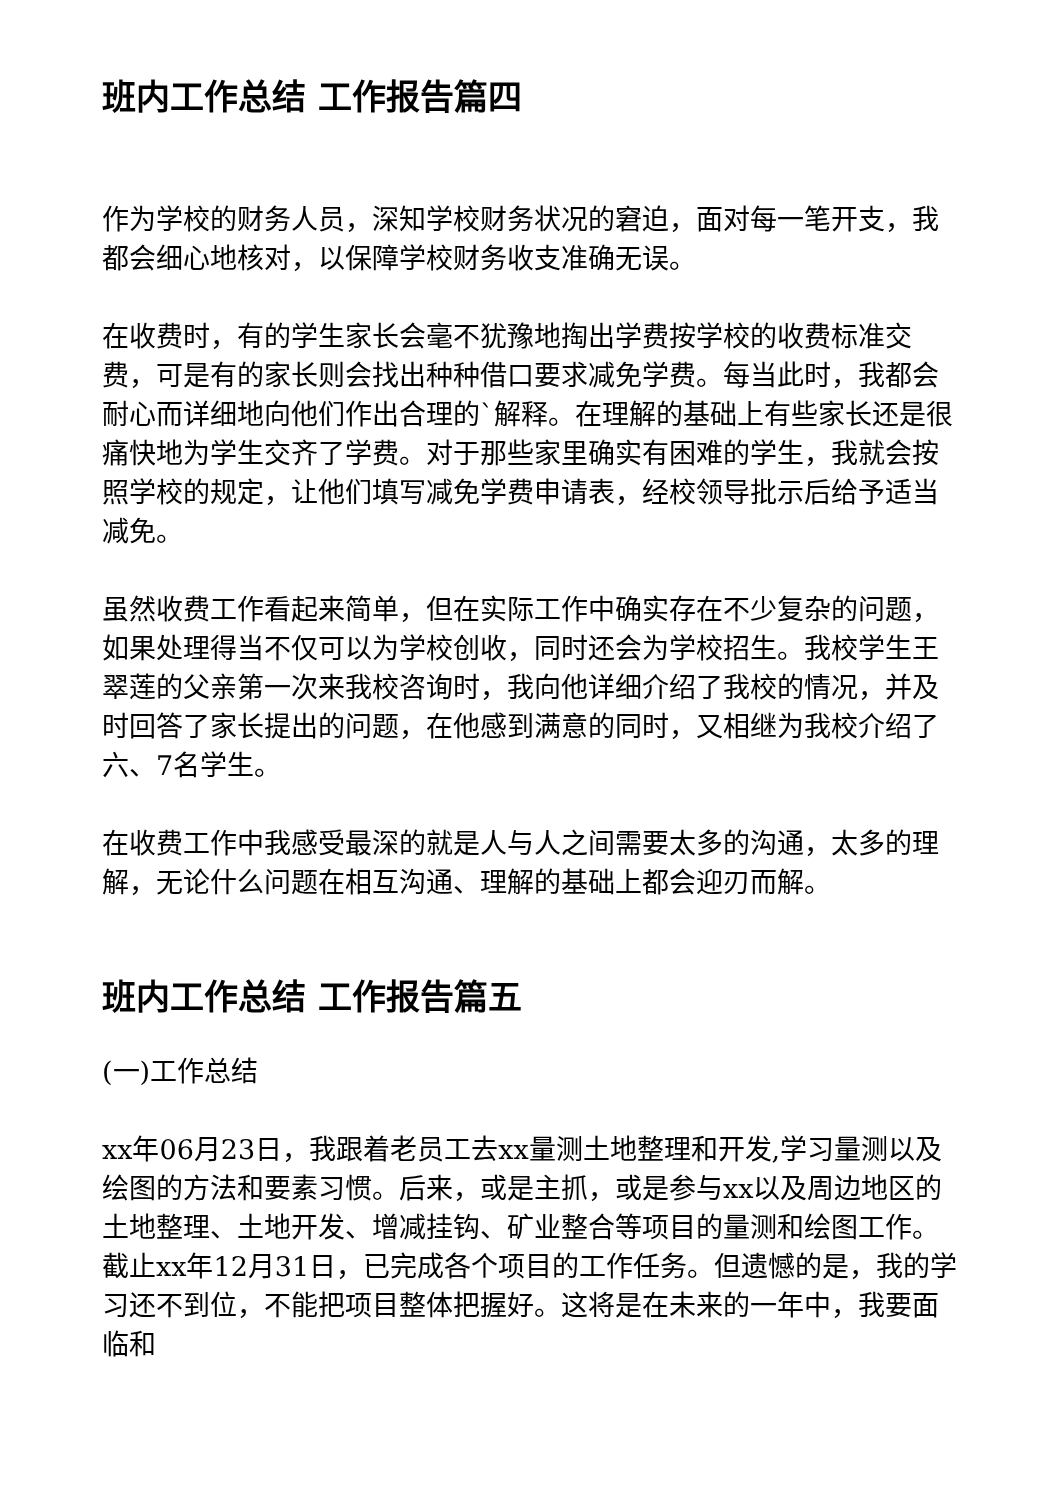班内工作总结 工作报告篇四
作为学校的财务人员，深知学校财务状况的窘迫，面对每一笔开支，我都会细心地核对，以保障学校财务收支准确无误。
在收费时，有的学生家长会毫不犹豫地掏出学费按学校的收费标准交费，可是有的家长则会找出种种借口要求减免学费。每当此时，我都会耐心而详细地向他们作出合理的`解释。在理解的基础上有些家长还是很痛快地为学生交齐了学费。对于那些家里确实有困难的学生，我就会按照学校的规定，让他们填写减免学费申请表，经校领导批示后给予适当减免。
虽然收费工作看起来简单，但在实际工作中确实存在不少复杂的问题，如果处理得当不仅可以为学校创收，同时还会为学校招生。我校学生王翠莲的父亲第一次来我校咨询时，我向他详细介绍了我校的情况，并及时回答了家长提出的问题，在他感到满意的同时，又相继为我校介绍了六、7名学生。
在收费工作中我感受最深的就是人与人之间需要太多的沟通，太多的理解，无论什么问题在相互沟通、理解的基础上都会迎刃而解。
班内工作总结 工作报告篇五
(一)工作总结
xx年06月23日，我跟着老员工去xx量测土地整理和开发,学习量测以及绘图的方法和要素习惯。后来，或是主抓，或是参与xx以及周边地区的土地整理、土地开发、增减挂钩、矿业整合等项目的量测和绘图工作。截止xx年12月31日，已完成各个项目的工作任务。但遗憾的是，我的学习还不到位，不能把项目整体把握好。这将是在未来的一年中，我要面临和